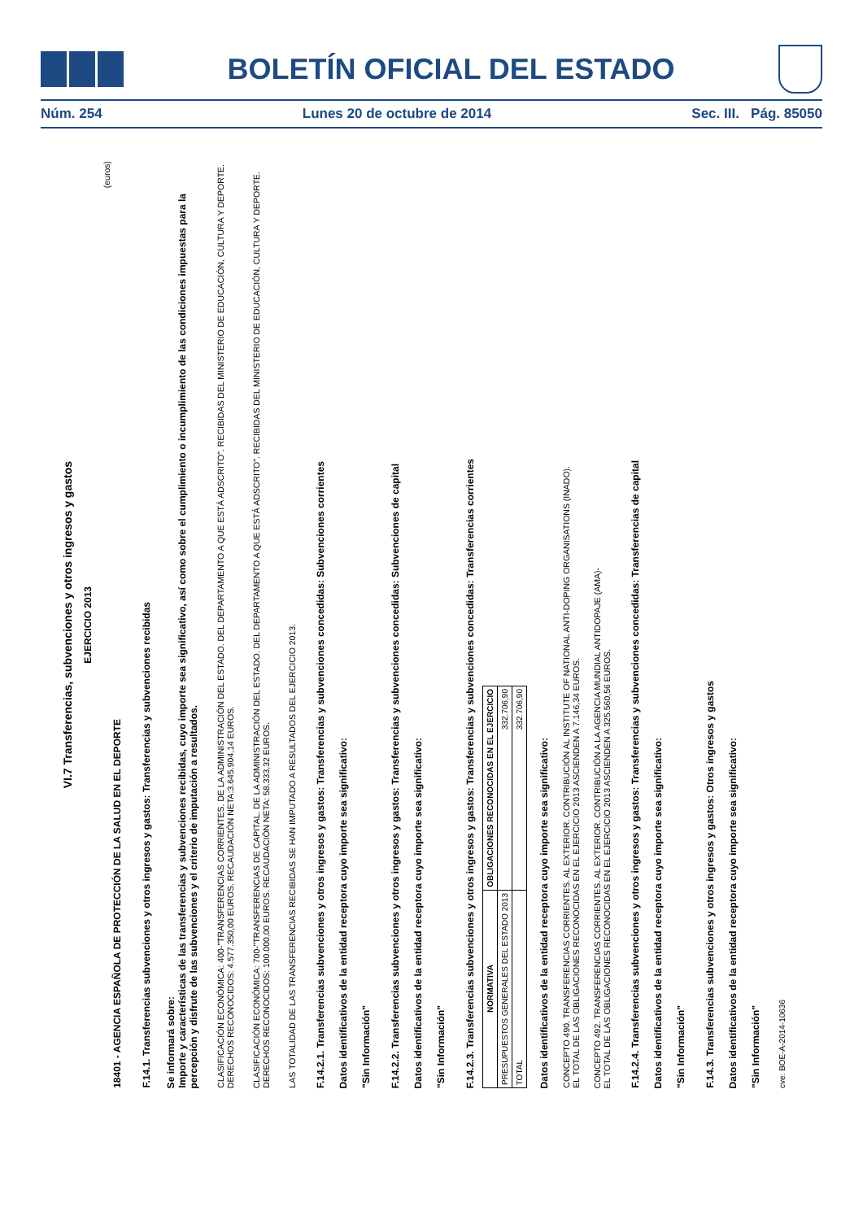BOLETÍN OFICIAL DEL ESTADO
Núm. 254 Lunes 20 de octubre de 2014 Sec. III. Pág. 85050
VI.7 Transferencias, subvenciones y otros ingresos y gastos
EJERCICIO 2013
(euros)
18401 - AGENCIA ESPAÑOLA DE PROTECCIÓN DE LA SALUD EN EL DEPORTE
F.14.1. Transferencias subvenciones y otros ingresos y gastos: Transferencias y subvenciones recibidas
Se informará sobre:
Importe y características de las transferencias y subvenciones recibidas, cuyo importe sea significativo, así como sobre el cumplimiento o incumplimiento de las condiciones impuestas para la percepción y disfrute de las subvenciones y el criterio de imputación a resultados.
CLASIFICACIÓN ECONÓMICA: 400-"TRANSFERENCIAS CORRIENTES. DE LA ADMINISTRACIÓN DEL ESTADO. DEL DEPARTAMENTO A QUE ESTÁ ADSCRITO". RECIBIDAS DEL MINISTERIO DE EDUCACIÓN, CULTURA Y DEPORTE. DERECHOS RECONOCIDOS: 4.577.350,00 EUROS. RECAUDACIÓN NETA:3.645.904,14 EUROS.
CLASIFICACIÓN ECONÓMICA: 700-"TRANSFERENCIAS DE CAPITAL. DE LA ADMINISTRACIÓN DEL ESTADO. DEL DEPARTAMENTO A QUE ESTÁ ADSCRITO". RECIBIDAS DEL MINISTERIO DE EDUCACIÓN, CULTURA Y DEPORTE. DERECHOS RECONOCIDOS: 100.000,00 EUROS. RECAUDACIÓN NETA: 58.333,32 EUROS.
LAS TOTALIDAD DE LAS TRANSFERENCIAS RECIBIDAS SE HAN IMPUTADO A RESULTADOS DEL EJERCICIO 2013.
F.14.2.1. Transferencias subvenciones y otros ingresos y gastos: Transferencias y subvenciones concedidas: Subvenciones corrientes
Datos identificativos de la entidad receptora cuyo importe sea significativo:
"Sin Información"
F.14.2.2. Transferencias subvenciones y otros ingresos y gastos: Transferencias y subvenciones concedidas: Subvenciones de capital
Datos identificativos de la entidad receptora cuyo importe sea significativo:
"Sin Información"
F.14.2.3. Transferencias subvenciones y otros ingresos y gastos: Transferencias y subvenciones concedidas: Transferencias corrientes
| NORMATIVA | OBLIGACIONES RECONOCIDAS EN EL EJERCICIO |
| --- | --- |
| PRESUPUESTOS GENERALES DEL ESTADO 2013 | 332.706,90 |
| TOTAL | 332.706,90 |
Datos identificativos de la entidad receptora cuyo importe sea significativo:
CONCEPTO 490. TRANSFERENCIAS CORRIENTES. AL EXTERIOR. CONTRIBUCIÓN AL INSTITUTE OF NATIONAL ANTI-DOPING ORGANISATIONS (INADO).
EL TOTAL DE LAS OBLIGACIONES RECONOCIDAS EN EL EJERCICIO 2013 ASCIENDEN A 7.146,34 EUROS.
CONCEPTO 492. TRANSFERENCIAS CORRIENTES. AL EXTERIOR. CONTRIBUCIÓN A LA AGENCIA MUNDIAL ANTIDOPAJE (AMA)-
EL TOTAL DE LAS OBLIGACIONES RECONOCIDAS EN EL EJERCICIO 2013 ASCIENDEN A 325.560,56 EUROS.
F.14.2.4. Transferencias subvenciones y otros ingresos y gastos: Transferencias y subvenciones concedidas: Transferencias de capital
Datos identificativos de la entidad receptora cuyo importe sea significativo:
"Sin Información"
F.14.3. Transferencias subvenciones y otros ingresos y gastos: Otros ingresos y gastos
Datos identificativos de la entidad receptora cuyo importe sea significativo:
"Sin Información"
cve: BOE-A-2014-10636